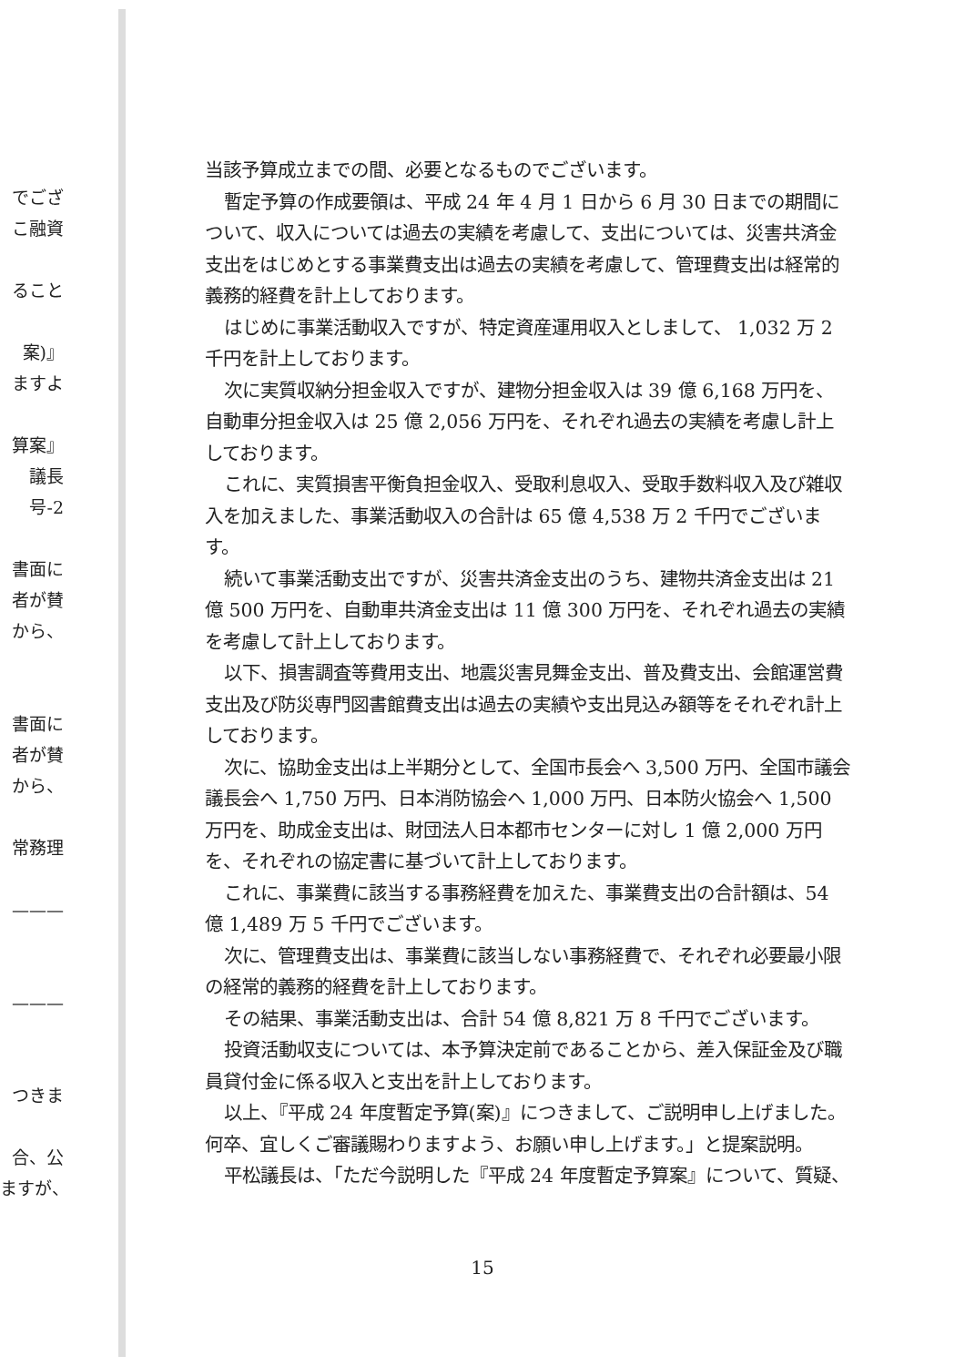でござ
こ融資
ること
案)』
ますよ
算案』
議長
号-2
書面に
者が賛
から、
書面に
者が賛
から、
常務理
———
———
つきま
合、公
ますが、
当該予算成立までの間、必要となるものでございます。
暫定予算の作成要領は、平成 24 年 4 月 1 日から 6 月 30 日までの期間について、収入については過去の実績を考慮して、支出については、災害共済金支出をはじめとする事業費支出は過去の実績を考慮して、管理費支出は経常的義務的経費を計上しております。
はじめに事業活動収入ですが、特定資産運用収入としまして、 1,032 万 2 千円を計上しております。
次に実質収納分担金収入ですが、建物分担金収入は 39 億 6,168 万円を、自動車分担金収入は 25 億 2,056 万円を、それぞれ過去の実績を考慮し計上しております。
これに、実質損害平衡負担金収入、受取利息収入、受取手数料収入及び雑収入を加えました、事業活動収入の合計は 65 億 4,538 万 2 千円でございます。
続いて事業活動支出ですが、災害共済金支出のうち、建物共済金支出は 21 億 500 万円を、自動車共済金支出は 11 億 300 万円を、それぞれ過去の実績を考慮して計上しております。
以下、損害調査等費用支出、地震災害見舞金支出、普及費支出、会館運営費支出及び防災専門図書館費支出は過去の実績や支出見込み額等をそれぞれ計上しております。
次に、協助金支出は上半期分として、全国市長会へ 3,500 万円、全国市議会議長会へ 1,750 万円、日本消防協会へ 1,000 万円、日本防火協会へ 1,500 万円を、助成金支出は、財団法人日本都市センターに対し 1 億 2,000 万円を、それぞれの協定書に基づいて計上しております。
これに、事業費に該当する事務経費を加えた、事業費支出の合計額は、54 億 1,489 万 5 千円でございます。
次に、管理費支出は、事業費に該当しない事務経費で、それぞれ必要最小限の経常的義務的経費を計上しております。
その結果、事業活動支出は、合計 54 億 8,821 万 8 千円でございます。
投資活動収支については、本予算決定前であることから、差入保証金及び職員貸付金に係る収入と支出を計上しております。
以上、『平成 24 年度暫定予算(案)』につきまして、ご説明申し上げました。何卒、宜しくご審議賜わりますよう、お願い申し上げます。」と提案説明。
平松議長は、「ただ今説明した『平成 24 年度暫定予算案』について、質疑、
15